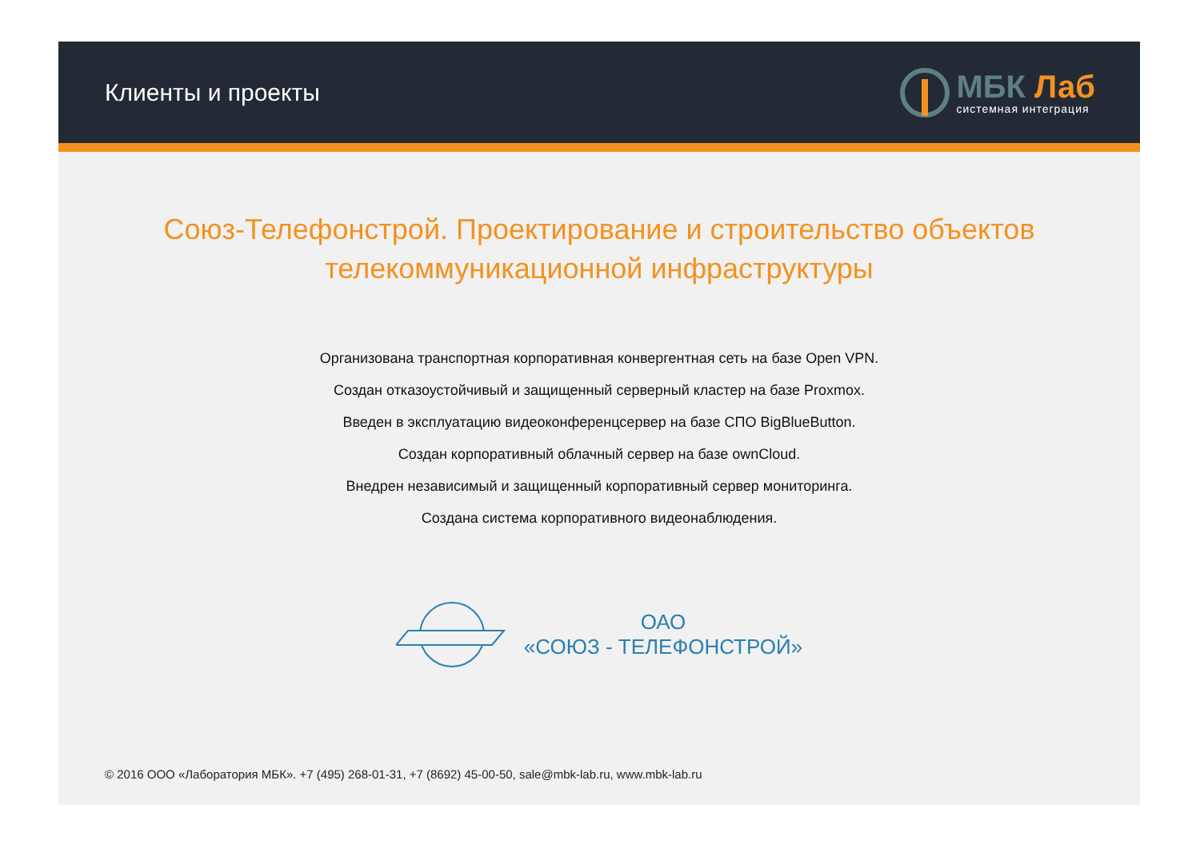Клиенты и проекты
МБК Лаб
системная интеграция
Союз-Телефонстрой. Проектирование и строительство объектов телекоммуникационной инфраструктуры
Организована транспортная корпоративная конвергентная сеть на базе Open VPN.
Создан отказоустойчивый и защищенный серверный кластер на базе Proxmox.
Введен в эксплуатацию видеоконференцсервер на базе СПО BigBlueButton.
Создан корпоративный облачный сервер на базе ownCloud.
Внедрен независимый и защищенный корпоративный сервер мониторинга.
Создана система корпоративного видеонаблюдения.
ОАО
«СОЮЗ - ТЕЛЕФОНСТРОЙ»
© 2016 ООО «Лаборатория МБК». +7 (495) 268-01-31, +7 (8692) 45-00-50, sale@mbk-lab.ru, www.mbk-lab.ru